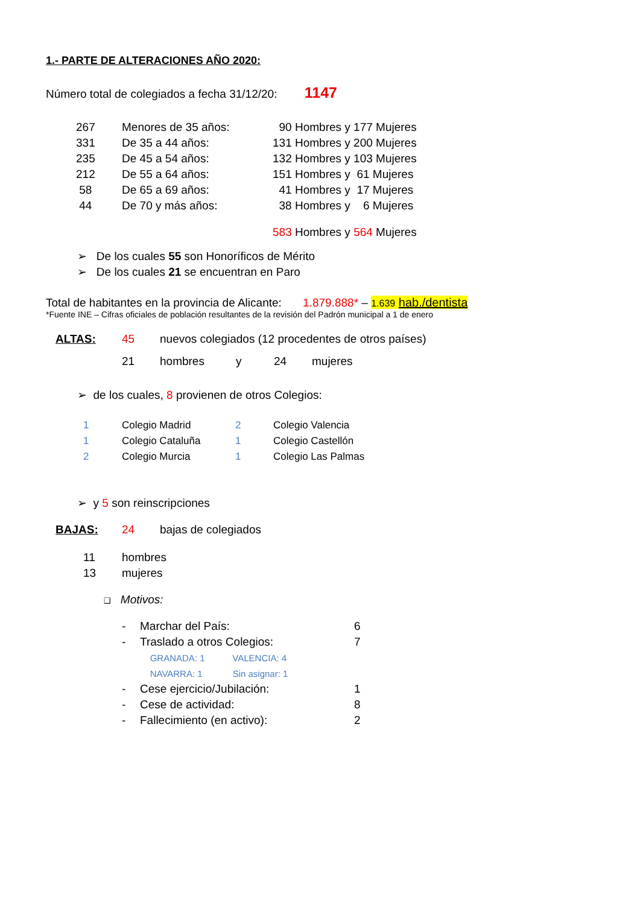1.- PARTE DE ALTERACIONES AÑO 2020:
Número total de colegiados a fecha 31/12/20: 1147
| 267 | Menores de 35 años: | 90 Hombres y 177 Mujeres |
| 331 | De 35 a 44 años: | 131 Hombres y 200 Mujeres |
| 235 | De 45 a 54 años: | 132 Hombres y 103 Mujeres |
| 212 | De 55 a 64 años: | 151 Hombres y 61 Mujeres |
| 58 | De 65 a 69 años: | 41 Hombres y 17 Mujeres |
| 44 | De 70 y más años: | 38 Hombres y 6 Mujeres |
| | | 583 Hombres y 564 Mujeres |
➢ De los cuales 55 son Honoríficos de Mérito
➢ De los cuales 21 se encuentran en Paro
Total de habitantes en la provincia de Alicante: 1.879.888* – 1.639 hab./dentista
*Fuente INE – Cifras oficiales de población resultantes de la revisión del Padrón municipal a 1 de enero
| ALTAS: | 45 | nuevos colegiados (12 procedentes de otros países) | | | |
| | 21 | hombres | y | 24 | mujeres |
➢ de los cuales, 8 provienen de otros Colegios:
| 1 | Colegio Madrid | 2 | Colegio Valencia |
| 1 | Colegio Cataluña | 1 | Colegio Castellón |
| 2 | Colegio Murcia | 1 | Colegio Las Palmas |
➢ y 5 son reinscripciones
| BAJAS: | 24 | bajas de colegiados |
| 11 | hombres |
| 13 | mujeres |
❑ Motivos:
| - | Marchar del País: | 6 |
| - | Traslado a otros Colegios: | 7 |
| | GRANADA: 1 VALENCIA: 4 | |
| | NAVARRA: 1 Sin asignar: 1 | |
| - | Cese ejercicio/Jubilación: | 1 |
| - | Cese de actividad: | 8 |
| - | Fallecimiento (en activo): | 2 |